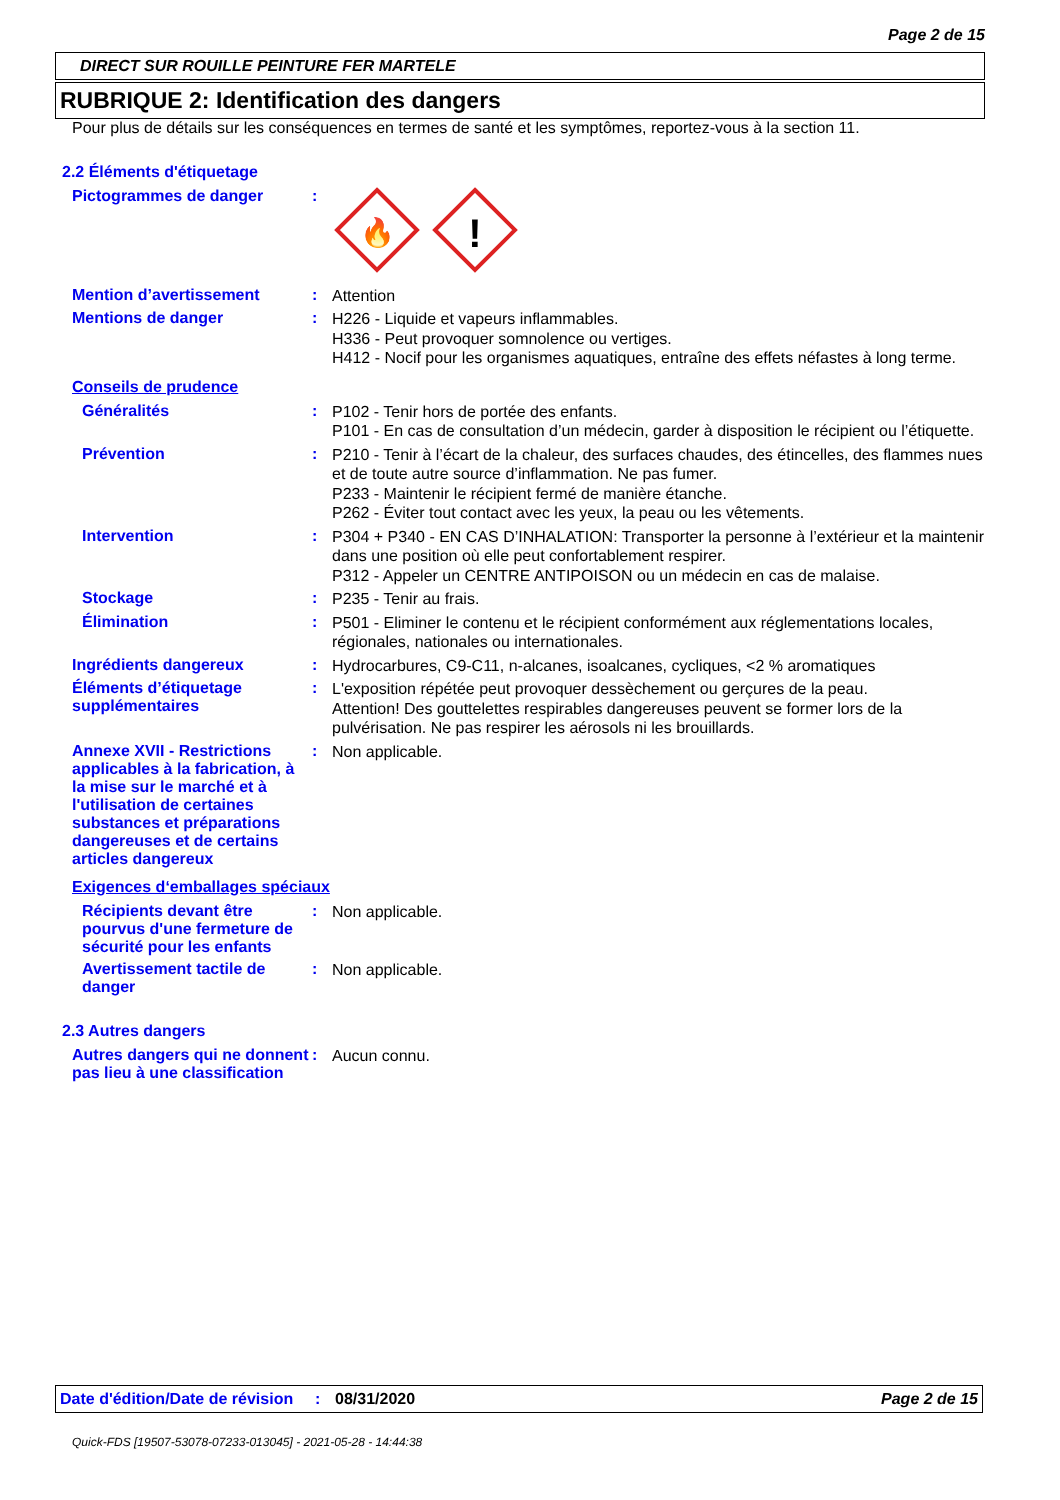Page 2 de 15
DIRECT SUR ROUILLE PEINTURE FER MARTELE
RUBRIQUE 2: Identification des dangers
Pour plus de détails sur les conséquences en termes de santé et les symptômes, reportez-vous à la section 11.
2.2 Éléments d'étiquetage
Pictogrammes de danger :
🔥
!
Mention d’avertissement :
Attention
Mentions de danger :
H226 - Liquide et vapeurs inflammables.
H336 - Peut provoquer somnolence ou vertiges.
H412 - Nocif pour les organismes aquatiques, entraîne des effets néfastes à long terme.
Conseils de prudence
Généralités :
P102 - Tenir hors de portée des enfants.
P101 - En cas de consultation d’un médecin, garder à disposition le récipient ou l’étiquette.
Prévention :
P210 - Tenir à l’écart de la chaleur, des surfaces chaudes, des étincelles, des flammes nues et de toute autre source d’inflammation. Ne pas fumer.
P233 - Maintenir le récipient fermé de manière étanche.
P262 - Éviter tout contact avec les yeux, la peau ou les vêtements.
Intervention :
P304 + P340 - EN CAS D’INHALATION: Transporter la personne à l’extérieur et la maintenir dans une position où elle peut confortablement respirer.
P312 - Appeler un CENTRE ANTIPOISON ou un médecin en cas de malaise.
Stockage :
P235 - Tenir au frais.
Élimination :
P501 - Eliminer le contenu et le récipient conformément aux réglementations locales, régionales, nationales ou internationales.
Ingrédients dangereux :
Hydrocarbures, C9-C11, n-alcanes, isoalcanes, cycliques, <2 % aromatiques
Éléments d’étiquetage supplémentaires
:
L'exposition répétée peut provoquer dessèchement ou gerçures de la peau.
Attention! Des gouttelettes respirables dangereuses peuvent se former lors de la pulvérisation. Ne pas respirer les aérosols ni les brouillards.
Annexe XVII - Restrictions applicables à la fabrication, à la mise sur le marché et à l'utilisation de certaines substances et préparations dangereuses et de certains articles dangereux
:
Non applicable.
Exigences d‘emballages spéciaux
Récipients devant être pourvus d'une fermeture de sécurité pour les enfants
:
Non applicable.
Avertissement tactile de danger
:
Non applicable.
2.3 Autres dangers
Autres dangers qui ne donnent pas lieu à une classification
:
Aucun connu.
Date d'édition/Date de révision
: 08/31/2020 Page 2 de 15
Quick-FDS [19507-53078-07233-013045] - 2021-05-28 - 14:44:38